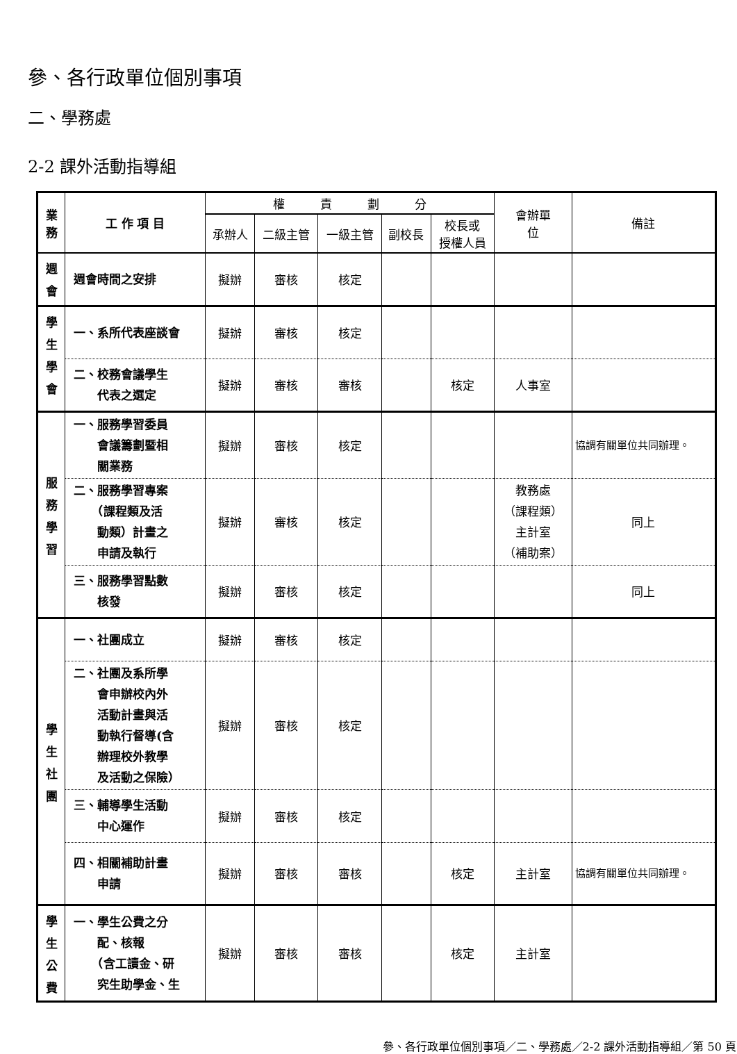參、各行政單位個別事項
二、學務處
2-2 課外活動指導組
| 業 務 | 工 作 項 目 | 權 責 劃 分 | | | | | 會辦單 位 | 備註 |
| --- | --- | --- | --- | --- | --- | --- | --- | --- |
| | | 承辦人 | 二級主管 | 一級主管 | 副校長 | 校長或 授權人員 | | |
| 週 會 | 週會時間之安排 | 擬辦 | 審核 | 核定 | | | | |
| 學 生 學 會 | 一、系所代表座談會 | 擬辦 | 審核 | 核定 | | | | |
| | 二、校務會議學生 代表之選定 | 擬辦 | 審核 | 審核 | | 核定 | 人事室 | |
| 服 務 學 習 | 一、服務學習委員 會議籌劃暨相 關業務 | 擬辦 | 審核 | 核定 | | | | 協調有關單位共同辦理。 |
| | 二、服務學習專案 （課程類及活 動類）計畫之 申請及執行 | 擬辦 | 審核 | 核定 | | | 教務處 （課程類） 主計室 （補助案） | 同上 |
| | 三、服務學習點數 核發 | 擬辦 | 審核 | 核定 | | | | 同上 |
| 學 生 社 團 | 一、社團成立 | 擬辦 | 審核 | 核定 | | | | |
| | 二、社團及系所學 會申辦校內外 活動計畫與活 動執行督導(含 辦理校外教學 及活動之保險） | 擬辦 | 審核 | 核定 | | | | |
| | 三、輔導學生活動 中心運作 | 擬辦 | 審核 | 核定 | | | | |
| | 四、相關補助計畫 申請 | 擬辦 | 審核 | 審核 | | 核定 | 主計室 | 協調有關單位共同辦理。 |
| 學 生 公 費 | 一、學生公費之分 配、核報 （含工讀金、研 究生助學金、生 | 擬辦 | 審核 | 審核 | | 核定 | 主計室 | |
參、各行政單位個別事項／二、學務處／2-2 課外活動指導組／第 50 頁